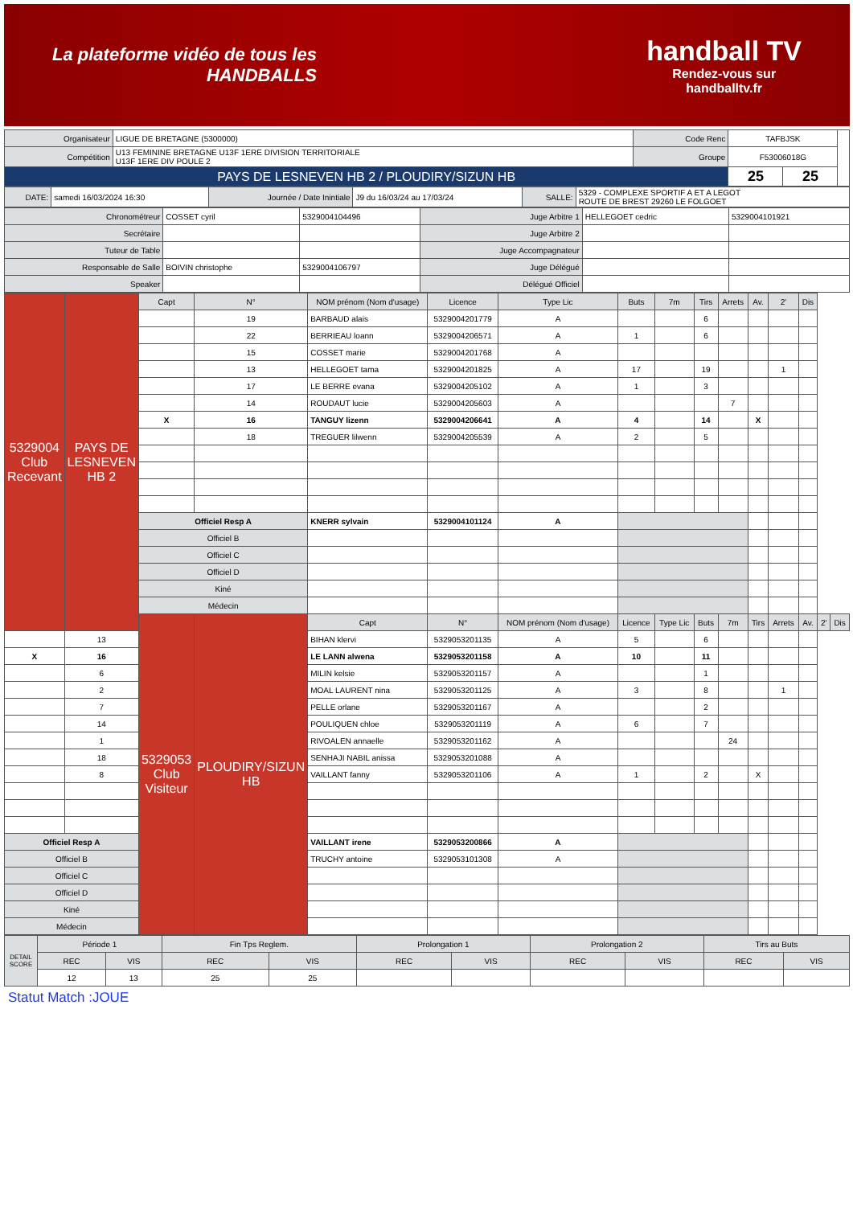La plateforme vidéo de tous les
HANDBALLS
handball TV
Rendez-vous sur
handballtv.fr
| Organisateur | LIGUE DE BRETAGNE (5300000) | Code Renc | TAFBJSK | | |
| Compétition | U13 FEMININE BRETAGNE U13F 1ERE DIVISION TERRITORIALE U13F 1ERE DIV POULE 2 | Groupe | F53006018G | | |
| PAYS DE LESNEVEN HB 2 / PLOUDIRY/SIZUN HB | | | 25 | 25 | |
| DATE: | samedi 16/03/2024 16:30 | Journée / Date Inintiale | J9 du 16/03/24 au 17/03/24 | SALLE: | 5329 - COMPLEXE SPORTIF A ET A LEGOT ROUTE DE BREST 29260 LE FOLGOET |
| Chronométreur | COSSET cyril | 5329004104496 | Juge Arbitre 1 | HELLEGOET cedric | 5329004101921 |
| Secrétaire | | | Juge Arbitre 2 | | |
| Tuteur de Table | | | Juge Accompagnateur | | |
| Responsable de Salle | BOIVIN christophe | 5329004106797 | Juge Délégué | | |
| Speaker | | | Délégué Officiel | | |
| 5329004 Club Recevant | PAYS DE LESNEVEN HB 2 | Capt | N° | NOM prénom (Nom d'usage) | Licence | Type Lic | Buts | 7m | Tirs | Arrets | Av. | 2' | Dis | | |
| | | | 19 | BARBAUD alais | 5329004201779 | A | | | 6 | | | | | | |
| | | | 22 | BERRIEAU loann | 5329004206571 | A | 1 | | 6 | | | | | | |
| | | | 15 | COSSET marie | 5329004201768 | A | | | | | | | | | |
| | | | 13 | HELLEGOET tama | 5329004201825 | A | 17 | | 19 | | | 1 | | | |
| | | | 17 | LE BERRE evana | 5329004205102 | A | 1 | | 3 | | | | | | |
| | | | 14 | ROUDAUT lucie | 5329004205603 | A | | | | 7 | | | | | |
| | | X | 16 | TANGUY lizenn | 5329004206641 | A | 4 | | 14 | | X | | | | |
| | | | 18 | TREGUER lilwenn | 5329004205539 | A | 2 | | 5 | | | | | | |
| | | Officiel Resp A | | KNERR sylvain | 5329004101124 | A | | | | | | | | | |
| | | Officiel B | | | | | | | | | | | | | |
| | | Officiel C | | | | | | | | | | | | | |
| | | Officiel D | | | | | | | | | | | | | |
| | | Kiné | | | | | | | | | | | | | |
| | | Médecin | | | | | | | | | | | | | |
| | | 5329053 Club Visiteur | PLOUDIRY/SIZUN HB | Capt | N° | NOM prénom (Nom d'usage) | Licence | Type Lic | Buts | 7m | Tirs | Arrets | Av. | 2' | Dis |
| | 13 | | | BIHAN klervi | 5329053201135 | A | 5 | | 6 | | | | | | |
| X | 16 | | | LE LANN alwena | 5329053201158 | A | 10 | | 11 | | | | | | |
| | 6 | | | MILIN kelsie | 5329053201157 | A | | | 1 | | | | | | |
| | 2 | | | MOAL LAURENT nina | 5329053201125 | A | 3 | | 8 | | | 1 | | | |
| | 7 | | | PELLE orlane | 5329053201167 | A | | | 2 | | | | | | |
| | 14 | | | POULIQUEN chloe | 5329053201119 | A | 6 | | 7 | | | | | | |
| | 1 | | | RIVOALEN annaelle | 5329053201162 | A | | | | 24 | | | | | |
| | 18 | | | SENHAJI NABIL anissa | 5329053201088 | A | | | | | | | | | |
| | 8 | | | VAILLANT fanny | 5329053201106 | A | 1 | | 2 | | X | | | | |
| Officiel Resp A | | | | VAILLANT irene | 5329053200866 | A | | | | | | | | | |
| Officiel B | | | | TRUCHY antoine | 5329053101308 | A | | | | | | | | | |
| Officiel C | | | | | | | | | | | | | | | |
| Officiel D | | | | | | | | | | | | | | | |
| Kiné | | | | | | | | | | | | | | | |
| Médecin | | | | | | | | | | | | | | | |
| DETAIL SCORE | Période 1 | | Fin Tps Reglem. | | Prolongation 1 | | Prolongation 2 | | Tirs au Buts | |
| | REC | VIS | REC | VIS | REC | VIS | REC | VIS | REC | VIS |
| | 12 | 13 | 25 | 25 | | | | | | |
Statut Match :JOUE